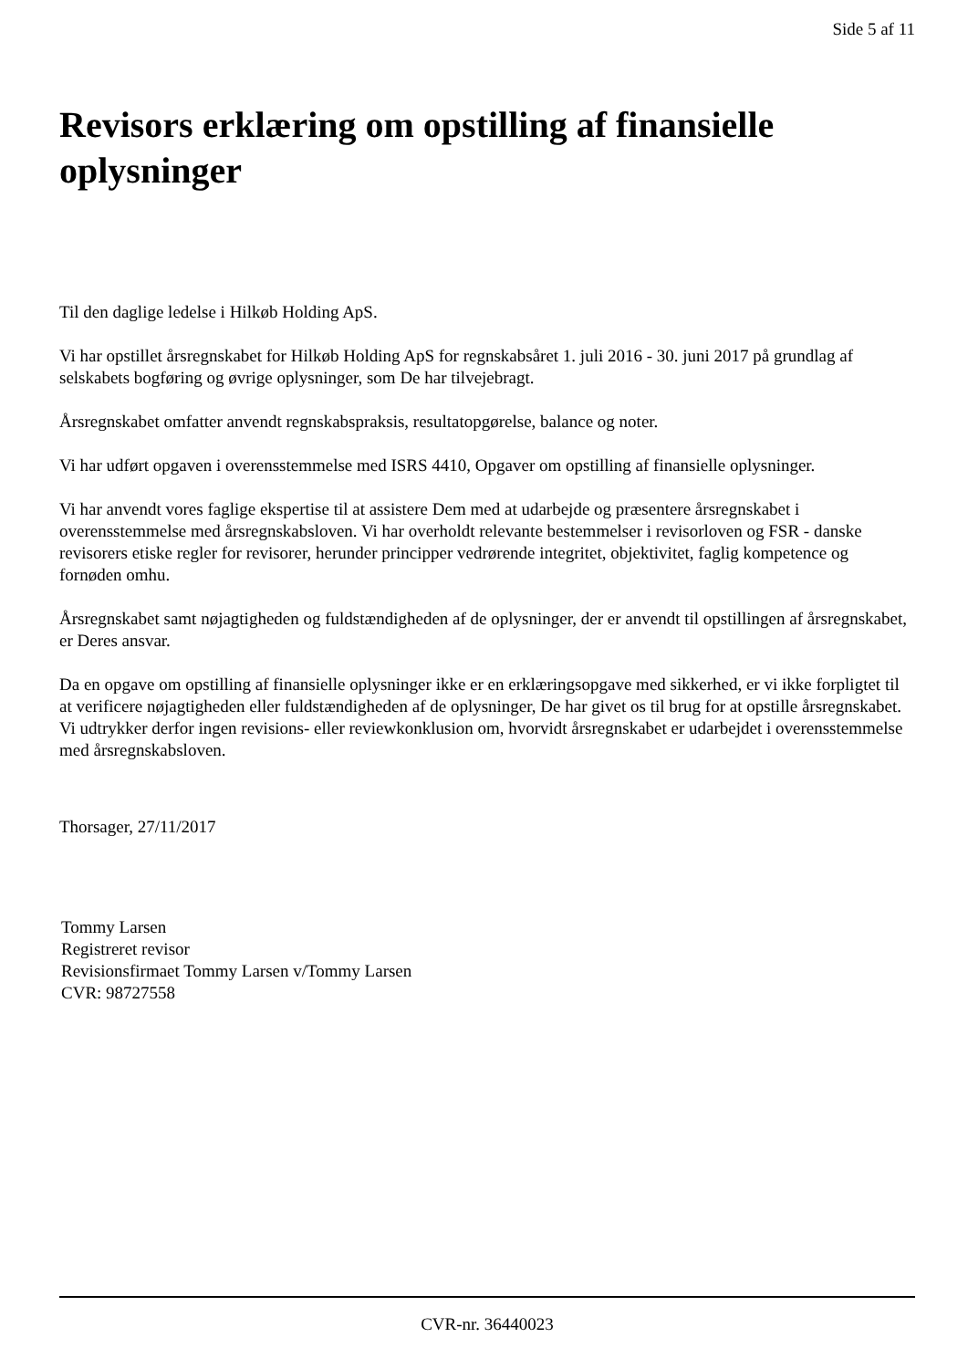Side 5 af 11
Revisors erklæring om opstilling af finansielle oplysninger
Til den daglige ledelse i Hilkøb Holding ApS.
Vi har opstillet årsregnskabet for Hilkøb Holding ApS for regnskabsåret 1. juli 2016 - 30. juni 2017 på grundlag af selskabets bogføring og øvrige oplysninger, som De har tilvejebragt.
Årsregnskabet omfatter anvendt regnskabspraksis, resultatopgørelse, balance og noter.
Vi har udført opgaven i overensstemmelse med ISRS 4410, Opgaver om opstilling af finansielle oplysninger.
Vi har anvendt vores faglige ekspertise til at assistere Dem med at udarbejde og præsentere årsregnskabet i overensstemmelse med årsregnskabsloven. Vi har overholdt relevante bestemmelser i revisorloven og FSR - danske revisorers etiske regler for revisorer, herunder principper vedrørende integritet, objektivitet, faglig kompetence og fornøden omhu.
Årsregnskabet samt nøjagtigheden og fuldstændigheden af de oplysninger, der er anvendt til opstillingen af årsregnskabet, er Deres ansvar.
Da en opgave om opstilling af finansielle oplysninger ikke er en erklæringsopgave med sikkerhed, er vi ikke forpligtet til at verificere nøjagtigheden eller fuldstændigheden af de oplysninger, De har givet os til brug for at opstille årsregnskabet. Vi udtrykker derfor ingen revisions- eller reviewkonklusion om, hvorvidt årsregnskabet er udarbejdet i overensstemmelse med årsregnskabsloven.
Thorsager, 27/11/2017
Tommy Larsen
Registreret revisor
Revisionsfirmaet Tommy Larsen v/Tommy Larsen
CVR: 98727558
CVR-nr. 36440023